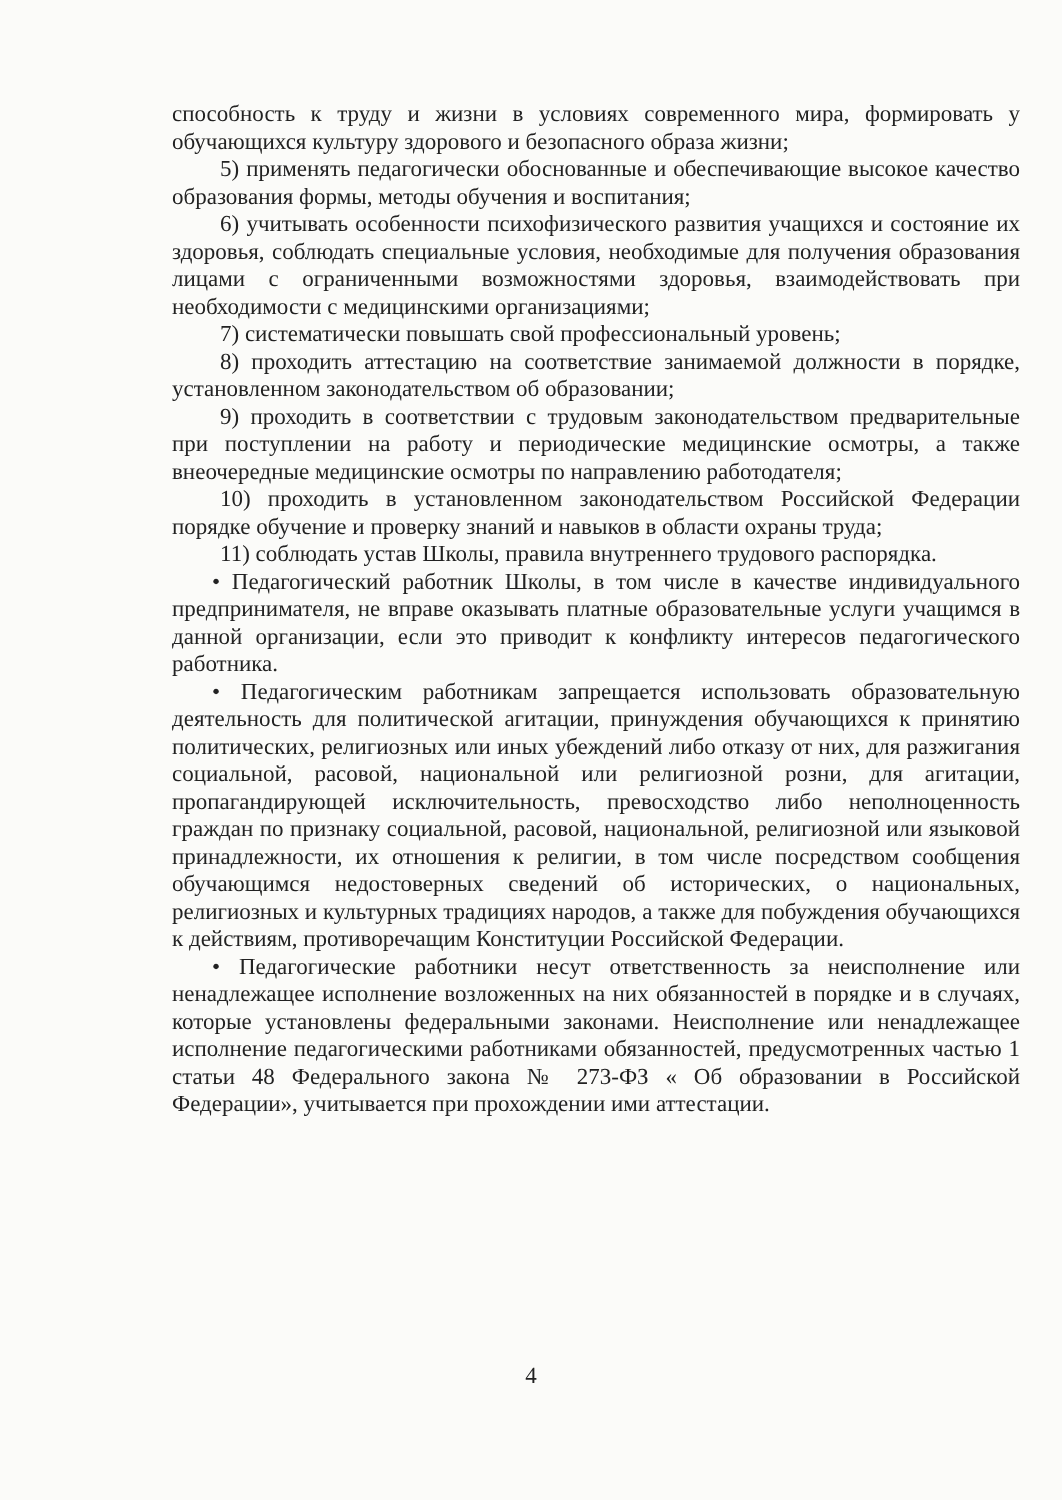способность к труду и жизни в условиях современного мира, формировать у обучающихся культуру здорового и безопасного образа жизни;
5) применять педагогически обоснованные и обеспечивающие высокое качество образования формы, методы обучения и воспитания;
6) учитывать особенности психофизического развития учащихся и состояние их здоровья, соблюдать специальные условия, необходимые для получения образования лицами с ограниченными возможностями здоровья, взаимодействовать при необходимости с медицинскими организациями;
7) систематически повышать свой профессиональный уровень;
8) проходить аттестацию на соответствие занимаемой должности в порядке, установленном законодательством об образовании;
9) проходить в соответствии с трудовым законодательством предварительные при поступлении на работу и периодические медицинские осмотры, а также внеочередные медицинские осмотры по направлению работодателя;
10) проходить в установленном законодательством Российской Федерации порядке обучение и проверку знаний и навыков в области охраны труда;
11) соблюдать устав Школы, правила внутреннего трудового распорядка.
• Педагогический работник Школы, в том числе в качестве индивидуального предпринимателя, не вправе оказывать платные образовательные услуги учащимся в данной организации, если это приводит к конфликту интересов педагогического работника.
• Педагогическим работникам запрещается использовать образовательную деятельность для политической агитации, принуждения обучающихся к принятию политических, религиозных или иных убеждений либо отказу от них, для разжигания социальной, расовой, национальной или религиозной розни, для агитации, пропагандирующей исключительность, превосходство либо неполноценность граждан по признаку социальной, расовой, национальной, религиозной или языковой принадлежности, их отношения к религии, в том числе посредством сообщения обучающимся недостоверных сведений об исторических, о национальных, религиозных и культурных традициях народов, а также для побуждения обучающихся к действиям, противоречащим Конституции Российской Федерации.
• Педагогические работники несут ответственность за неисполнение или ненадлежащее исполнение возложенных на них обязанностей в порядке и в случаях, которые установлены федеральными законами. Неисполнение или ненадлежащее исполнение педагогическими работниками обязанностей, предусмотренных частью 1 статьи 48 Федерального закона № 273-ФЗ « Об образовании в Российской Федерации», учитывается при прохождении ими аттестации.
4